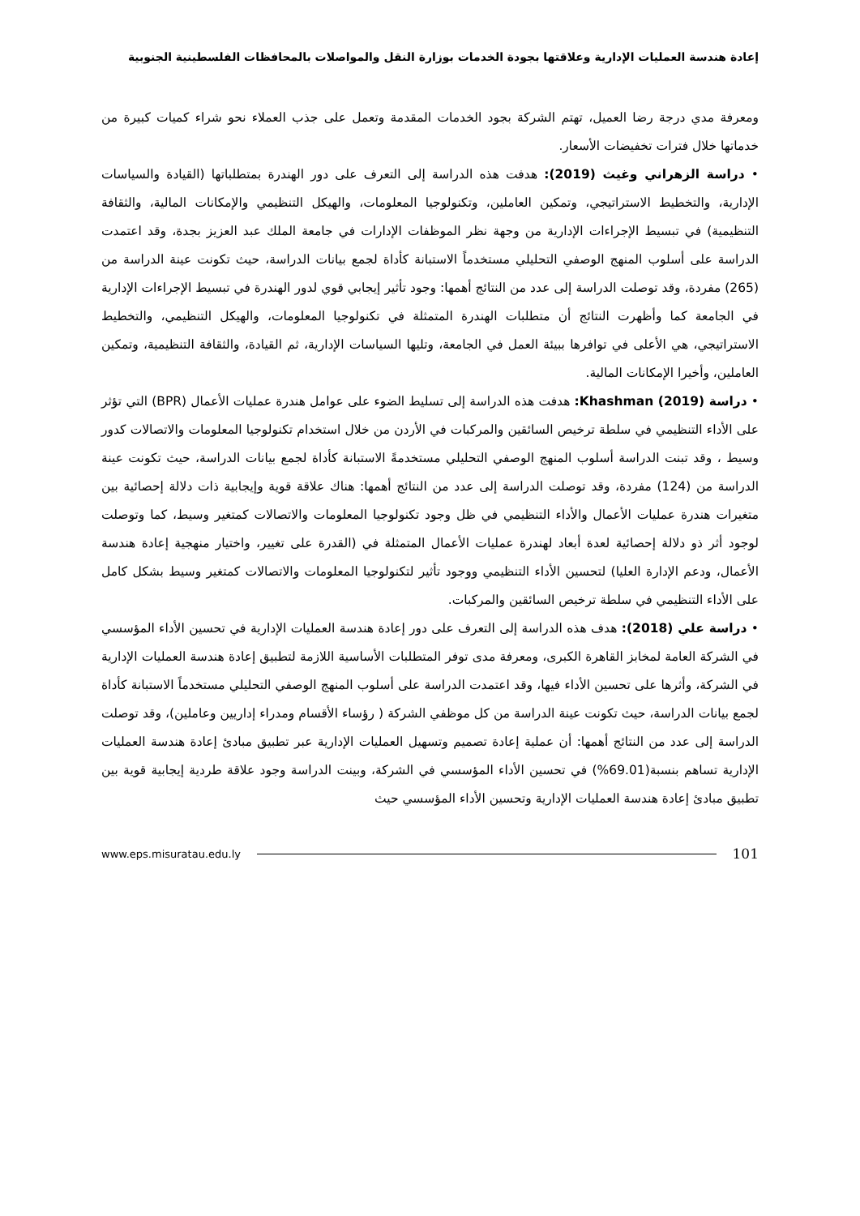إعادة هندسة العمليات الإدارية وعلاقتها بجودة الخدمات بوزارة النقل والمواصلات بالمحافظات الفلسطينية الجنوبية
ومعرفة مدي درجة رضا العميل، تهتم الشركة بجود الخدمات المقدمة وتعمل على جذب العملاء نحو شراء كميات كبيرة من خدماتها خلال فترات تخفيضات الأسعار.
• دراسة الزهراني وغيث (2019): هدفت هذه الدراسة إلى التعرف على دور الهندرة بمتطلباتها (القيادة والسياسات الإدارية، والتخطيط الاستراتيجي، وتمكين العاملين، وتكنولوجيا المعلومات، والهيكل التنظيمي والإمكانات المالية، والثقافة التنظيمية) في تبسيط الإجراءات الإدارية من وجهة نظر الموظفات الإدارات في جامعة الملك عبد العزيز بجدة، وقد اعتمدت الدراسة على أسلوب المنهج الوصفي التحليلي مستخدماً الاستبانة كأداة لجمع بيانات الدراسة، حيث تكونت عينة الدراسة من (265) مفردة، وقد توصلت الدراسة إلى عدد من النتائج أهمها: وجود تأثير إيجابي قوي لدور الهندرة في تبسيط الإجراءات الإدارية في الجامعة كما وأظهرت النتائج أن متطلبات الهندرة المتمثلة في تكنولوجيا المعلومات، والهيكل التنظيمي، والتخطيط الاستراتيجي، هي الأعلى في توافرها ببيئة العمل في الجامعة، وتليها السياسات الإدارية، ثم القيادة، والثقافة التنظيمية، وتمكين العاملين، وأخيرا الإمكانات المالية.
• دراسة Khashman (2019): هدفت هذه الدراسة إلى تسليط الضوء على عوامل هندرة عمليات الأعمال (BPR) التي تؤثر على الأداء التنظيمي في سلطة ترخيص السائقين والمركبات في الأردن من خلال استخدام تكنولوجيا المعلومات والاتصالات كدور وسيط ، وقد تبنت الدراسة أسلوب المنهج الوصفي التحليلي مستخدمةً الاستبانة كأداة لجمع بيانات الدراسة، حيث تكونت عينة الدراسة من (124) مفردة، وقد توصلت الدراسة إلى عدد من النتائج أهمها: هناك علاقة قوية وإيجابية ذات دلالة إحصائية بين متغيرات هندرة عمليات الأعمال والأداء التنظيمي في ظل وجود تكنولوجيا المعلومات والاتصالات كمتغير وسيط، كما وتوصلت لوجود أثر ذو دلالة إحصائية لعدة أبعاد لهندرة عمليات الأعمال المتمثلة في (القدرة على تغيير، واختيار منهجية إعادة هندسة الأعمال، ودعم الإدارة العليا) لتحسين الأداء التنظيمي ووجود تأثير لتكنولوجيا المعلومات والاتصالات كمتغير وسيط بشكل كامل على الأداء التنظيمي في سلطة ترخيص السائقين والمركبات.
• دراسة علي (2018): هدف هذه الدراسة إلى التعرف على دور إعادة هندسة العمليات الإدارية في تحسين الأداء المؤسسي في الشركة العامة لمخابز القاهرة الكبرى، ومعرفة مدى توفر المتطلبات الأساسية اللازمة لتطبيق إعادة هندسة العمليات الإدارية في الشركة، وأثرها على تحسين الأداء فيها، وقد اعتمدت الدراسة على أسلوب المنهج الوصفي التحليلي مستخدماً الاستبانة كأداة لجمع بيانات الدراسة، حيث تكونت عينة الدراسة من كل موظفي الشركة ( رؤساء الأقسام ومدراء إداريين وعاملين)، وقد توصلت الدراسة إلى عدد من النتائج أهمها: أن عملية إعادة تصميم وتسهيل العمليات الإدارية عبر تطبيق مبادئ إعادة هندسة العمليات الإدارية تساهم بنسبة(69.01%) في تحسين الأداء المؤسسي في الشركة، وبينت الدراسة وجود علاقة طردية إيجابية قوية بين تطبيق مبادئ إعادة هندسة العمليات الإدارية وتحسين الأداء المؤسسي حيث
www.eps.misuratau.edu.ly 101